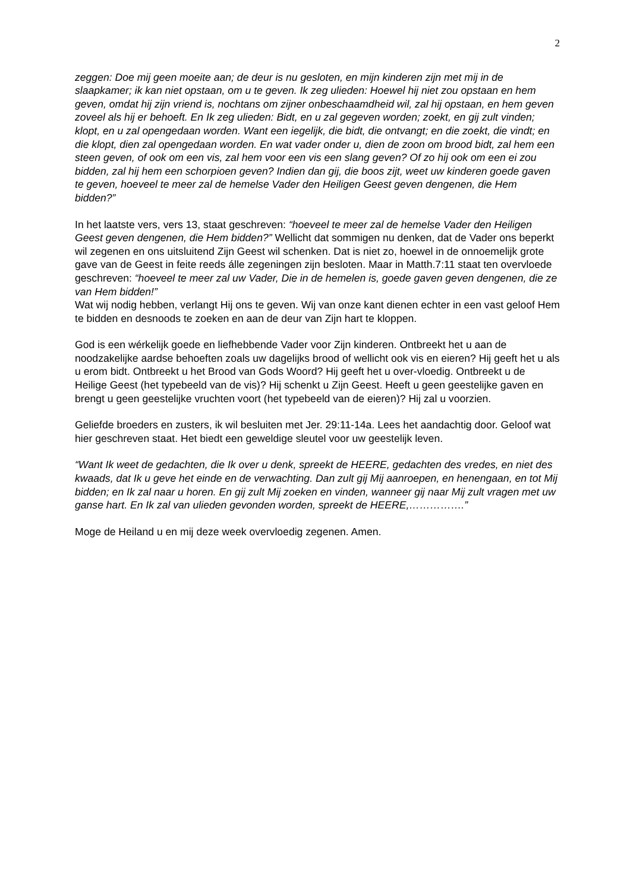2
zeggen: Doe mij geen moeite aan; de deur is nu gesloten, en mijn kinderen zijn met mij in de slaapkamer; ik kan niet opstaan, om u te geven. Ik zeg ulieden: Hoewel hij niet zou opstaan en hem geven, omdat hij zijn vriend is, nochtans om zijner onbeschaamdheid wil, zal hij opstaan, en hem geven zoveel als hij er behoeft. En Ik zeg ulieden: Bidt, en u zal gegeven worden; zoekt, en gij zult vinden; klopt, en u zal opengedaan worden. Want een iegelijk, die bidt, die ontvangt; en die zoekt, die vindt; en die klopt, dien zal opengedaan worden. En wat vader onder u, dien de zoon om brood bidt, zal hem een steen geven, of ook om een vis, zal hem voor een vis een slang geven? Of zo hij ook om een ei zou bidden, zal hij hem een schorpioen geven? Indien dan gij, die boos zijt, weet uw kinderen goede gaven te geven, hoeveel te meer zal de hemelse Vader den Heiligen Geest geven dengenen, die Hem bidden?”
In het laatste vers, vers 13, staat geschreven: “hoeveel te meer zal de hemelse Vader den Heiligen Geest geven dengenen, die Hem bidden?” Wellicht dat sommigen nu denken, dat de Vader ons beperkt wil zegenen en ons uitsluitend Zijn Geest wil schenken. Dat is niet zo, hoewel in de onnoemelijk grote gave van de Geest in feite reeds álle zegeningen zijn besloten. Maar in Matth.7:11 staat ten overvloede geschreven: “hoeveel te meer zal uw Vader, Die in de hemelen is, goede gaven geven dengenen, die ze van Hem bidden!”
Wat wij nodig hebben, verlangt Hij ons te geven. Wij van onze kant dienen echter in een vast geloof Hem te bidden en desnoods te zoeken en aan de deur van Zijn hart te kloppen.
God is een wérkelijk goede en liefhebbende Vader voor Zijn kinderen. Ontbreekt het u aan de noodzakelijke aardse behoeften zoals uw dagelijks brood of wellicht ook vis en eieren? Hij geeft het u als u erom bidt. Ontbreekt u het Brood van Gods Woord? Hij geeft het u over-vloedig. Ontbreekt u de Heilige Geest (het typebeeld van de vis)? Hij schenkt u Zijn Geest. Heeft u geen geestelijke gaven en brengt u geen geestelijke vruchten voort (het typebeeld van de eieren)? Hij zal u voorzien.
Geliefde broeders en zusters, ik wil besluiten met Jer. 29:11-14a. Lees het aandachtig door. Geloof wat hier geschreven staat. Het biedt een geweldige sleutel voor uw geestelijk leven.
“Want Ik weet de gedachten, die Ik over u denk, spreekt de HEERE, gedachten des vredes, en niet des kwaads, dat Ik u geve het einde en de verwachting. Dan zult gij Mij aanroepen, en henengaan, en tot Mij bidden; en Ik zal naar u horen. En gij zult Mij zoeken en vinden, wanneer gij naar Mij zult vragen met uw ganse hart. En Ik zal van ulieden gevonden worden, spreekt de HEERE,…………….”
Moge de Heiland u en mij deze week overvloedig zegenen. Amen.